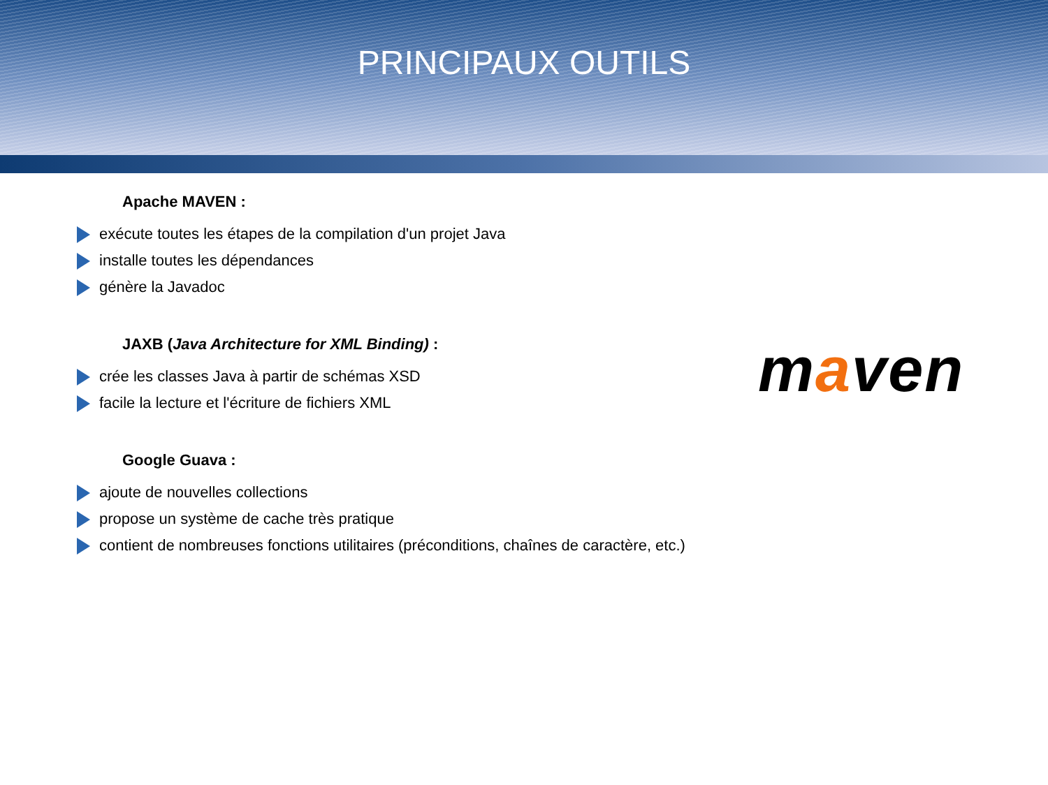PRINCIPAUX OUTILS
Apache MAVEN :
exécute toutes les étapes de la compilation d'un projet Java
installe toutes les dépendances
génère la Javadoc
JAXB (Java Architecture for XML Binding) :
crée les classes Java à partir de schémas XSD
facile la lecture et l'écriture de fichiers XML
Google Guava :
ajoute de nouvelles collections
propose un système de cache très pratique
contient de nombreuses fonctions utilitaires (préconditions, chaînes de caractère, etc.)
maven